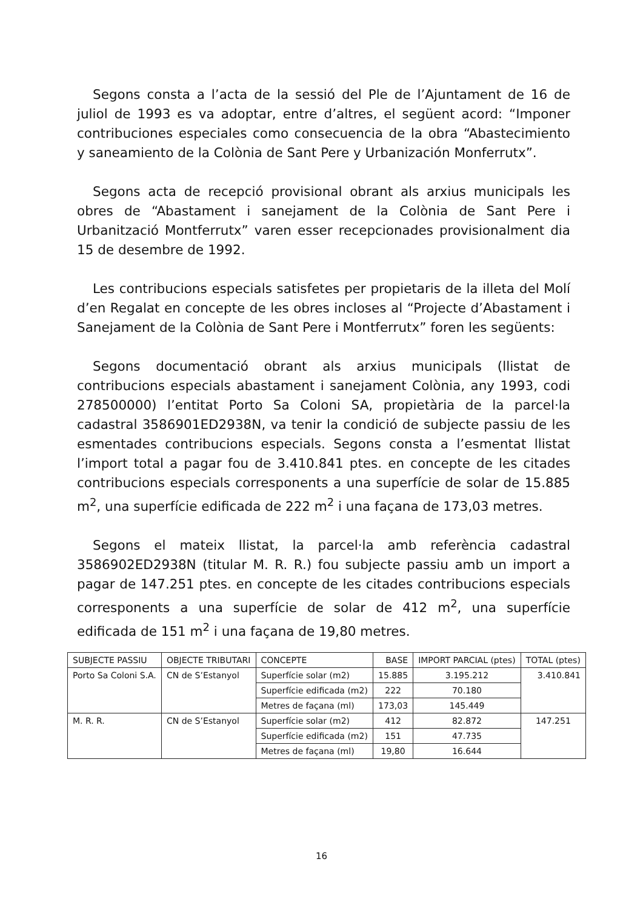Segons consta a l’acta de la sessió del Ple de l’Ajuntament de 16 de juliol de 1993 es va adoptar, entre d’altres, el següent acord: “Imponer contribuciones especiales como consecuencia de la obra “Abastecimiento y saneamiento de la Colònia de Sant Pere y Urbanización Monferrutx”.
Segons acta de recepció provisional obrant als arxius municipals les obres de “Abastament i sanejament de la Colònia de Sant Pere i Urbanització Montferrutx” varen esser recepcionades provisionalment dia 15 de desembre de 1992.
Les contribucions especials satisfetes per propietaris de la illeta del Molí d’en Regalat en concepte de les obres incloses al “Projecte d’Abastament i Sanejament de la Colònia de Sant Pere i Montferrutx” foren les següents:
Segons documentació obrant als arxius municipals (llistat de contribucions especials abastament i sanejament Colònia, any 1993, codi 278500000) l’entitat Porto Sa Coloni SA, propietària de la parcel·la cadastral 3586901ED2938N, va tenir la condició de subjecte passiu de les esmentades contribucions especials. Segons consta a l’esmentat llistat l’import total a pagar fou de 3.410.841 ptes. en concepte de les citades contribucions especials corresponents a una superfície de solar de 15.885 m<sup>2</sup>, una superfície edificada de 222 m<sup>2</sup> i una façana de 173,03 metres.
Segons el mateix llistat, la parcel·la amb referència cadastral 3586902ED2938N (titular M. R. R.) fou subjecte passiu amb un import a pagar de 147.251 ptes. en concepte de les citades contribucions especials corresponents a una superfície de solar de 412 m<sup>2</sup>, una superfície edificada de 151 m<sup>2</sup> i una façana de 19,80 metres.
| SUBJECTE PASSIU | OBJECTE TRIBUTARI | CONCEPTE | BASE | IMPORT PARCIAL (ptes) | TOTAL (ptes) |
| --- | --- | --- | --- | --- | --- |
| Porto Sa Coloni S.A. | CN de S’Estanyol | Superfície solar (m2) | 15.885 | 3.195.212 | 3.410.841 |
| | | Superfície edificada (m2) | 222 | 70.180 | |
| | | Metres de façana (ml) | 173,03 | 145.449 | |
| M. R. R. | CN de S’Estanyol | Superfície solar (m2) | 412 | 82.872 | 147.251 |
| | | Superfície edificada (m2) | 151 | 47.735 | |
| | | Metres de façana (ml) | 19,80 | 16.644 | |
16